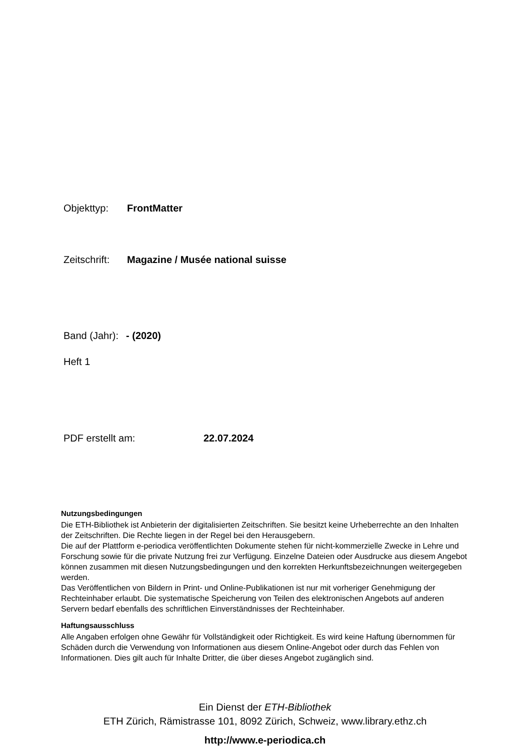Objekttyp: FrontMatter
Zeitschrift: Magazine / Musée national suisse
Band (Jahr): - (2020)
Heft 1
PDF erstellt am: 22.07.2024
Nutzungsbedingungen
Die ETH-Bibliothek ist Anbieterin der digitalisierten Zeitschriften. Sie besitzt keine Urheberrechte an den Inhalten der Zeitschriften. Die Rechte liegen in der Regel bei den Herausgebern.
Die auf der Plattform e-periodica veröffentlichten Dokumente stehen für nicht-kommerzielle Zwecke in Lehre und Forschung sowie für die private Nutzung frei zur Verfügung. Einzelne Dateien oder Ausdrucke aus diesem Angebot können zusammen mit diesen Nutzungsbedingungen und den korrekten Herkunftsbezeichnungen weitergegeben werden.
Das Veröffentlichen von Bildern in Print- und Online-Publikationen ist nur mit vorheriger Genehmigung der Rechteinhaber erlaubt. Die systematische Speicherung von Teilen des elektronischen Angebots auf anderen Servern bedarf ebenfalls des schriftlichen Einverständnisses der Rechteinhaber.
Haftungsausschluss
Alle Angaben erfolgen ohne Gewähr für Vollständigkeit oder Richtigkeit. Es wird keine Haftung übernommen für Schäden durch die Verwendung von Informationen aus diesem Online-Angebot oder durch das Fehlen von Informationen. Dies gilt auch für Inhalte Dritter, die über dieses Angebot zugänglich sind.
Ein Dienst der ETH-Bibliothek
ETH Zürich, Rämistrasse 101, 8092 Zürich, Schweiz, www.library.ethz.ch
http://www.e-periodica.ch